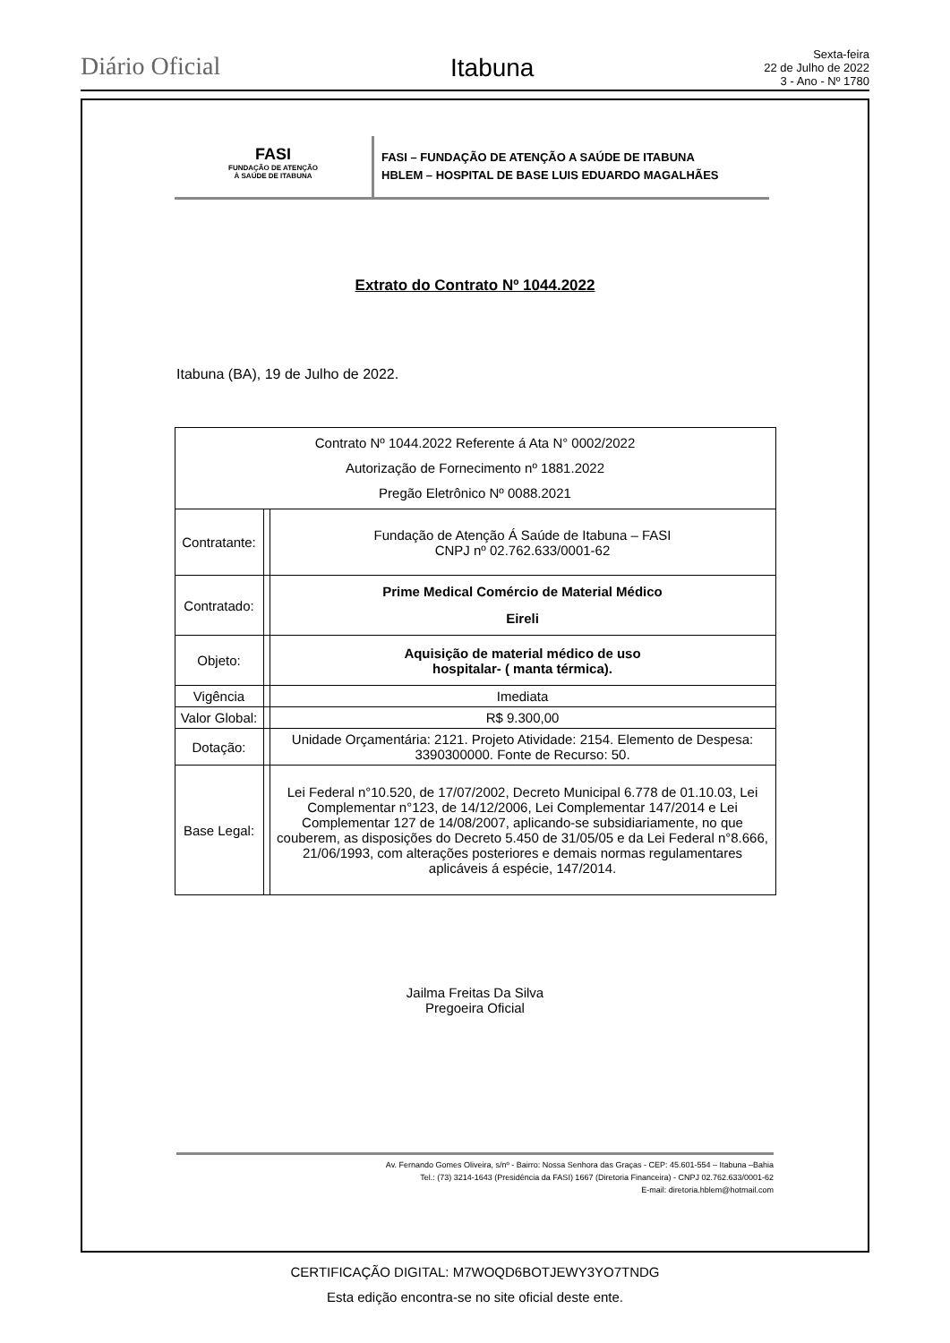Diário Oficial
Itabuna
Sexta-feira
22 de Julho de 2022
3 - Ano - Nº 1780
FASI
FUNDAÇÃO DE ATENÇÃO
À SAÚDE DE ITABUNA
FASI – FUNDAÇÃO DE ATENÇÃO A SAÚDE DE ITABUNA
HBLEM – HOSPITAL DE BASE LUIS EDUARDO MAGALHÃES
Extrato do Contrato Nº 1044.2022
Itabuna (BA), 19 de Julho de 2022.
| Contrato Nº 1044.2022 Referente á Ata N° 0002/2022 Autorização de Fornecimento nº 1881.2022 Pregão Eletrônico Nº 0088.2021 | | |
| Contratante: | | Fundação de Atenção Á Saúde de Itabuna – FASI CNPJ nº 02.762.633/0001-62 |
| Contratado: | | Prime Medical Comércio de Material Médico Eireli |
| Objeto: | | Aquisição de material médico de uso hospitalar- ( manta térmica). |
| Vigência | | Imediata |
| Valor Global: | | R$ 9.300,00 |
| Dotação: | | Unidade Orçamentária: 2121. Projeto Atividade: 2154. Elemento de Despesa: 3390300000. Fonte de Recurso: 50. |
| Base Legal: | | Lei Federal n°10.520, de 17/07/2002, Decreto Municipal 6.778 de 01.10.03, Lei Complementar n°123, de 14/12/2006, Lei Complementar 147/2014 e Lei Complementar 127 de 14/08/2007, aplicando-se subsidiariamente, no que couberem, as disposições do Decreto 5.450 de 31/05/05 e da Lei Federal n°8.666, 21/06/1993, com alterações posteriores e demais normas regulamentares aplicáveis á espécie, 147/2014. |
Jailma Freitas Da Silva
Pregoeira Oficial
Av. Fernando Gomes Oliveira, s/nº - Bairro: Nossa Senhora das Graças - CEP: 45.601-554 – Itabuna –Bahia
Tel.: (73) 3214-1643 (Presidência da FASI) 1667 (Diretoria Financeira) - CNPJ 02.762.633/0001-62
E-mail: diretoria.hblem@hotmail.com
CERTIFICAÇÃO DIGITAL: M7WOQD6BOTJEWY3YO7TNDG
Esta edição encontra-se no site oficial deste ente.